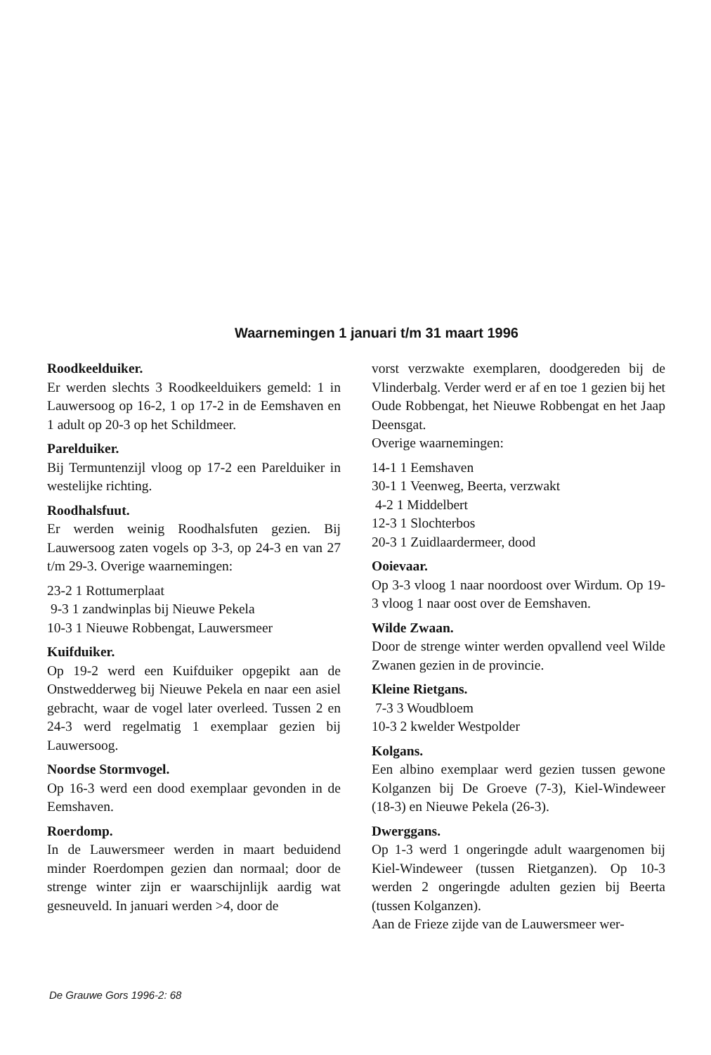Waarnemingen 1 januari t/m 31 maart 1996
Roodkeelduiker.
Er werden slechts 3 Roodkeelduikers gemeld: 1 in Lauwersoog op 16-2, 1 op 17-2 in de Eemshaven en 1 adult op 20-3 op het Schildmeer.
Parelduiker.
Bij Termuntenzijl vloog op 17-2 een Parelduiker in westelijke richting.
Roodhalsfuut.
Er werden weinig Roodhalsfuten gezien. Bij Lauwersoog zaten vogels op 3-3, op 24-3 en van 27 t/m 29-3. Overige waarnemingen:
23-2 1 Rottumerplaat
9-3 1 zandwinplas bij Nieuwe Pekela
10-3 1 Nieuwe Robbengat, Lauwersmeer
Kuifduiker.
Op 19-2 werd een Kuifduiker opgepikt aan de Onstwedderweg bij Nieuwe Pekela en naar een asiel gebracht, waar de vogel later overleed. Tussen 2 en 24-3 werd regelmatig 1 exemplaar gezien bij Lauwersoog.
Noordse Stormvogel.
Op 16-3 werd een dood exemplaar gevonden in de Eemshaven.
Roerdomp.
In de Lauwersmeer werden in maart beduidend minder Roerdompen gezien dan normaal; door de strenge winter zijn er waarschijnlijk aardig wat gesneuveld. In januari werden >4, door de
vorst verzwakte exemplaren, doodgereden bij de Vlinderbalg. Verder werd er af en toe 1 gezien bij het Oude Robbengat, het Nieuwe Robbengat en het Jaap Deensgat.
Overige waarnemingen:
14-1 1 Eemshaven
30-1 1 Veenweg, Beerta, verzwakt
4-2 1 Middelbert
12-3 1 Slochterbos
20-3 1 Zuidlaardermeer, dood
Ooievaar.
Op 3-3 vloog 1 naar noordoost over Wirdum. Op 19-3 vloog 1 naar oost over de Eemshaven.
Wilde Zwaan.
Door de strenge winter werden opvallend veel Wilde Zwanen gezien in de provincie.
Kleine Rietgans.
7-3 3 Woudbloem
10-3 2 kwelder Westpolder
Kolgans.
Een albino exemplaar werd gezien tussen gewone Kolganzen bij De Groeve (7-3), Kiel-Windeweer (18-3) en Nieuwe Pekela (26-3).
Dwerggans.
Op 1-3 werd 1 ongeringde adult waargenomen bij Kiel-Windeweer (tussen Rietganzen). Op 10-3 werden 2 ongeringde adulten gezien bij Beerta (tussen Kolganzen).
Aan de Frieze zijde van de Lauwersmeer wer-
De Grauwe Gors 1996-2: 68